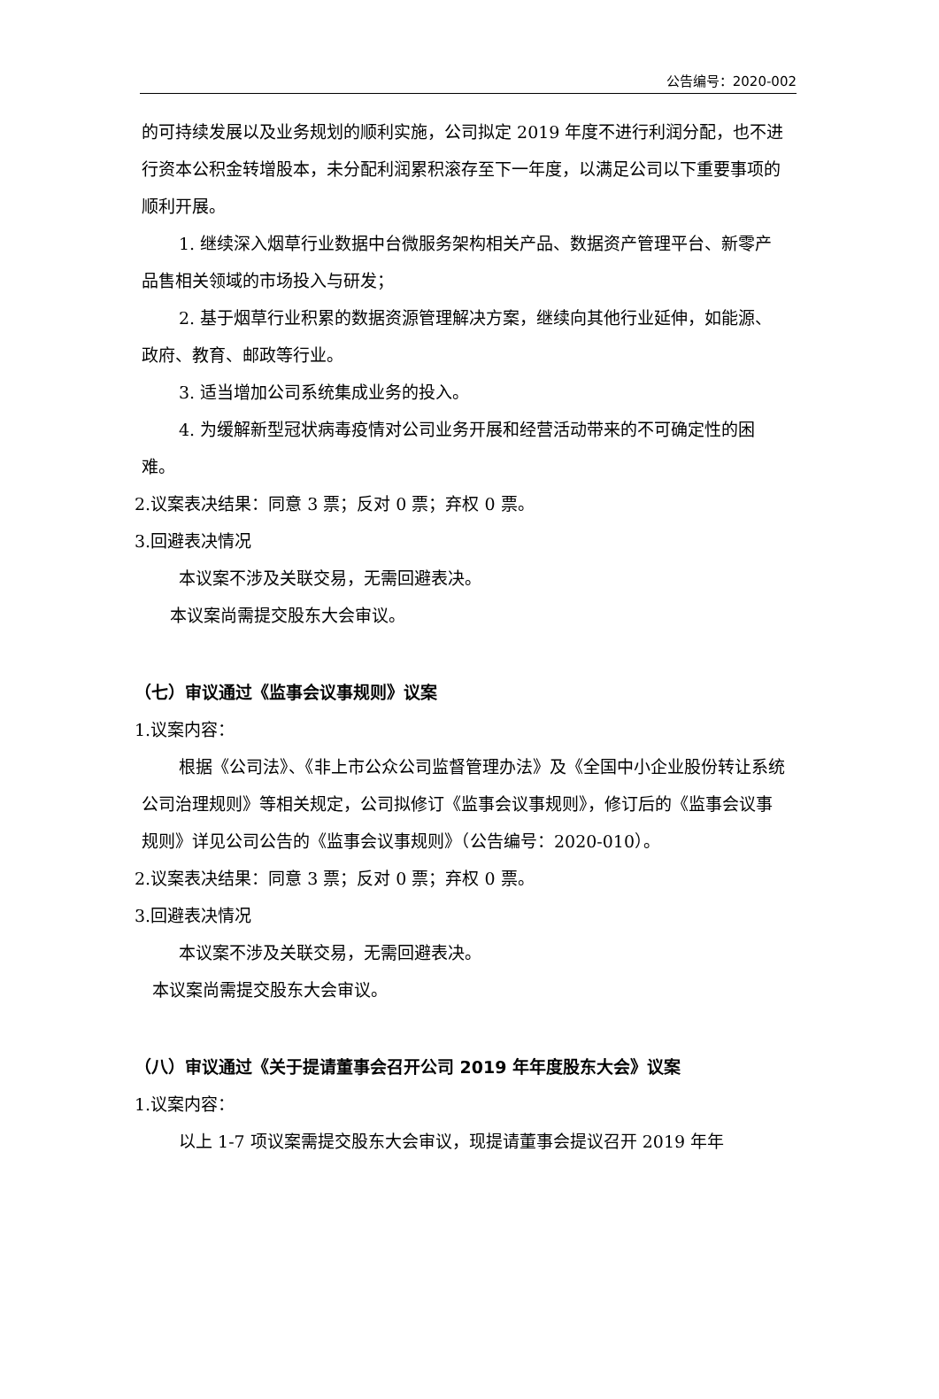公告编号：2020-002
的可持续发展以及业务规划的顺利实施，公司拟定 2019 年度不进行利润分配，也不进行资本公积金转增股本，未分配利润累积滚存至下一年度，以满足公司以下重要事项的顺利开展。
1. 继续深入烟草行业数据中台微服务架构相关产品、数据资产管理平台、新零产品售相关领域的市场投入与研发；
2. 基于烟草行业积累的数据资源管理解决方案，继续向其他行业延伸，如能源、政府、教育、邮政等行业。
3. 适当增加公司系统集成业务的投入。
4. 为缓解新型冠状病毒疫情对公司业务开展和经营活动带来的不可确定性的困难。
2.议案表决结果：同意 3 票；反对 0 票；弃权 0 票。
3.回避表决情况
本议案不涉及关联交易，无需回避表决。
本议案尚需提交股东大会审议。
（七）审议通过《监事会议事规则》议案
1.议案内容：
根据《公司法》、《非上市公众公司监督管理办法》及《全国中小企业股份转让系统公司治理规则》等相关规定，公司拟修订《监事会议事规则》，修订后的《监事会议事规则》详见公司公告的《监事会议事规则》（公告编号：2020-010）。
2.议案表决结果：同意 3 票；反对 0 票；弃权 0 票。
3.回避表决情况
本议案不涉及关联交易，无需回避表决。
本议案尚需提交股东大会审议。
（八）审议通过《关于提请董事会召开公司 2019 年年度股东大会》议案
1.议案内容：
以上 1-7 项议案需提交股东大会审议，现提请董事会提议召开 2019 年年